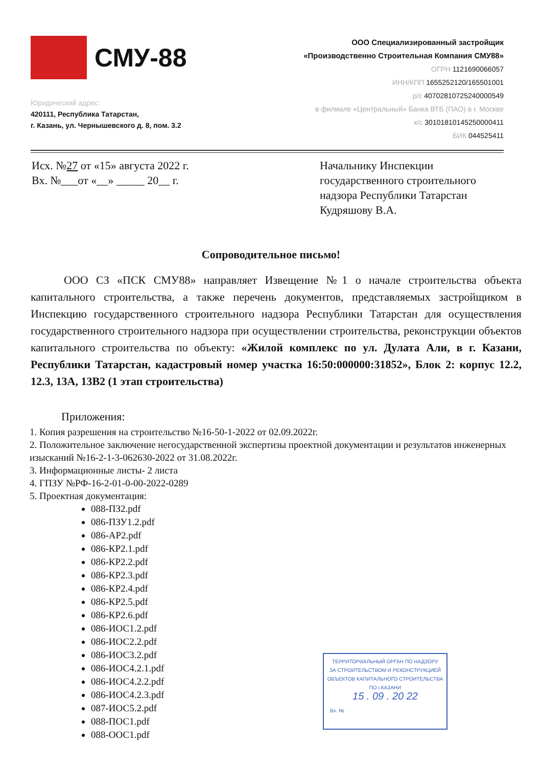СМУ-88
Юридический адрес:
420111, Республика Татарстан,
г. Казань, ул. Чернышевского д. 8, пом. 3.2
ООО Специализированный застройщик
«Производственно Строительная Компания СМУ88»
ОГРН 1121690066057
ИНН/КПП 1655252120/165501001
р/с 40702810725240000549
в филиале «Центральный» Банка ВТБ (ПАО) в г. Москве
к/с 30101810145250000411
БИК 044525411
Исх. №27 от «15» августа 2022 г.
Вх. №___от «__» _____ 20__ г.
Начальнику Инспекции государственного строительного надзора Республики Татарстан Кудряшову В.А.
Сопроводительное письмо!
ООО СЗ «ПСК СМУ88» направляет Извещение №1 о начале строительства объекта капитального строительства, а также перечень документов, представляемых застройщиком в Инспекцию государственного строительного надзора Республики Татарстан для осуществления государственного строительного надзора при осуществлении строительства, реконструкции объектов капитального строительства по объекту: «Жилой комплекс по ул. Дулата Али, в г. Казани, Республики Татарстан, кадастровый номер участка 16:50:000000:31852», Блок 2: корпус 12.2, 12.3, 13А, 13В2 (1 этап строительства)
Приложения:
1. Копия разрешения на строительство №16-50-1-2022 от 02.09.2022г.
2. Положительное заключение негосударственной экспертизы проектной документации и результатов инженерных изысканий №16-2-1-3-062630-2022 от 31.08.2022г.
3. Информационные листы- 2 листа
4. ГПЗУ №РФ-16-2-01-0-00-2022-0289
5. Проектная документация:
088-ПЗ2.pdf
086-ПЗУ1.2.pdf
086-АР2.pdf
086-КР2.1.pdf
086-КР2.2.pdf
086-КР2.3.pdf
086-КР2.4.pdf
086-КР2.5.pdf
086-КР2.6.pdf
086-ИОС1.2.pdf
086-ИОС2.2.pdf
086-ИОС3.2.pdf
086-ИОС4.2.1.pdf
086-ИОС4.2.2.pdf
086-ИОС4.2.3.pdf
087-ИОС5.2.pdf
088-ПОС1.pdf
088-ООС1.pdf
ТЕРРИТОРИАЛЬНЫЙ ОРГАН ПО НАДЗОРУ
ЗА СТРОИТЕЛЬСТВОМ И РЕКОНСТРУКЦИЕЙ
ОБЪЕКТОВ КАПИТАЛЬНОГО СТРОИТЕЛЬСТВА
ПО г.КАЗАНИ
15 . 09 . 20 22
Вх. №